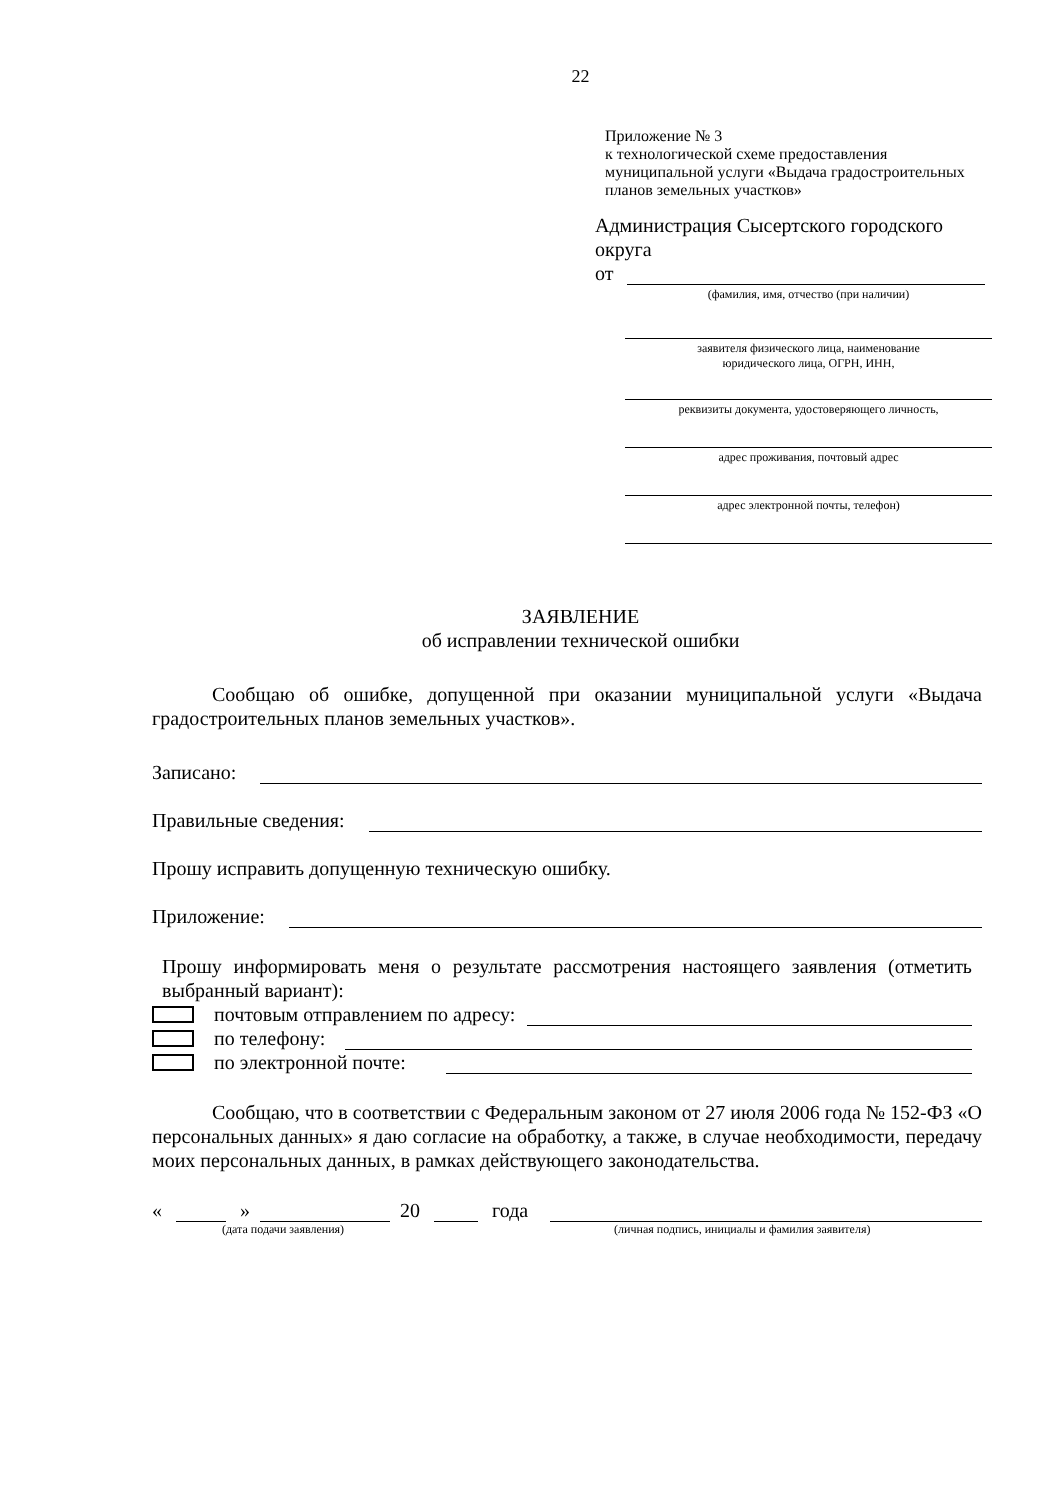22
Приложение № 3
к технологической схеме предоставления
муниципальной услуги «Выдача градостроительных
планов земельных участков»
Администрация Сысертского городского округа
от
(фамилия, имя, отчество (при наличии)
заявителя физического лица, наименование
юридического лица, ОГРН, ИНН,
реквизиты документа, удостоверяющего личность,
адрес проживания, почтовый адрес
адрес электронной почты, телефон)
ЗАЯВЛЕНИЕ
об исправлении технической ошибки
Сообщаю об ошибке, допущенной при оказании муниципальной услуги «Выдача градостроительных планов земельных участков».
Записано:
Правильные сведения:
Прошу исправить допущенную техническую ошибку.
Приложение:
Прошу информировать меня о результате рассмотрения настоящего заявления (отметить выбранный вариант):
почтовым отправлением по адресу:
по телефону:
по электронной почте:
Сообщаю, что в соответствии с Федеральным законом от 27 июля 2006 года № 152-ФЗ «О персональных данных» я даю согласие на обработку, а также, в случае необходимости, передачу моих персональных данных, в рамках действующего законодательства.
« » 20 года
(дата подачи заявления) (личная подпись, инициалы и фамилия заявителя)